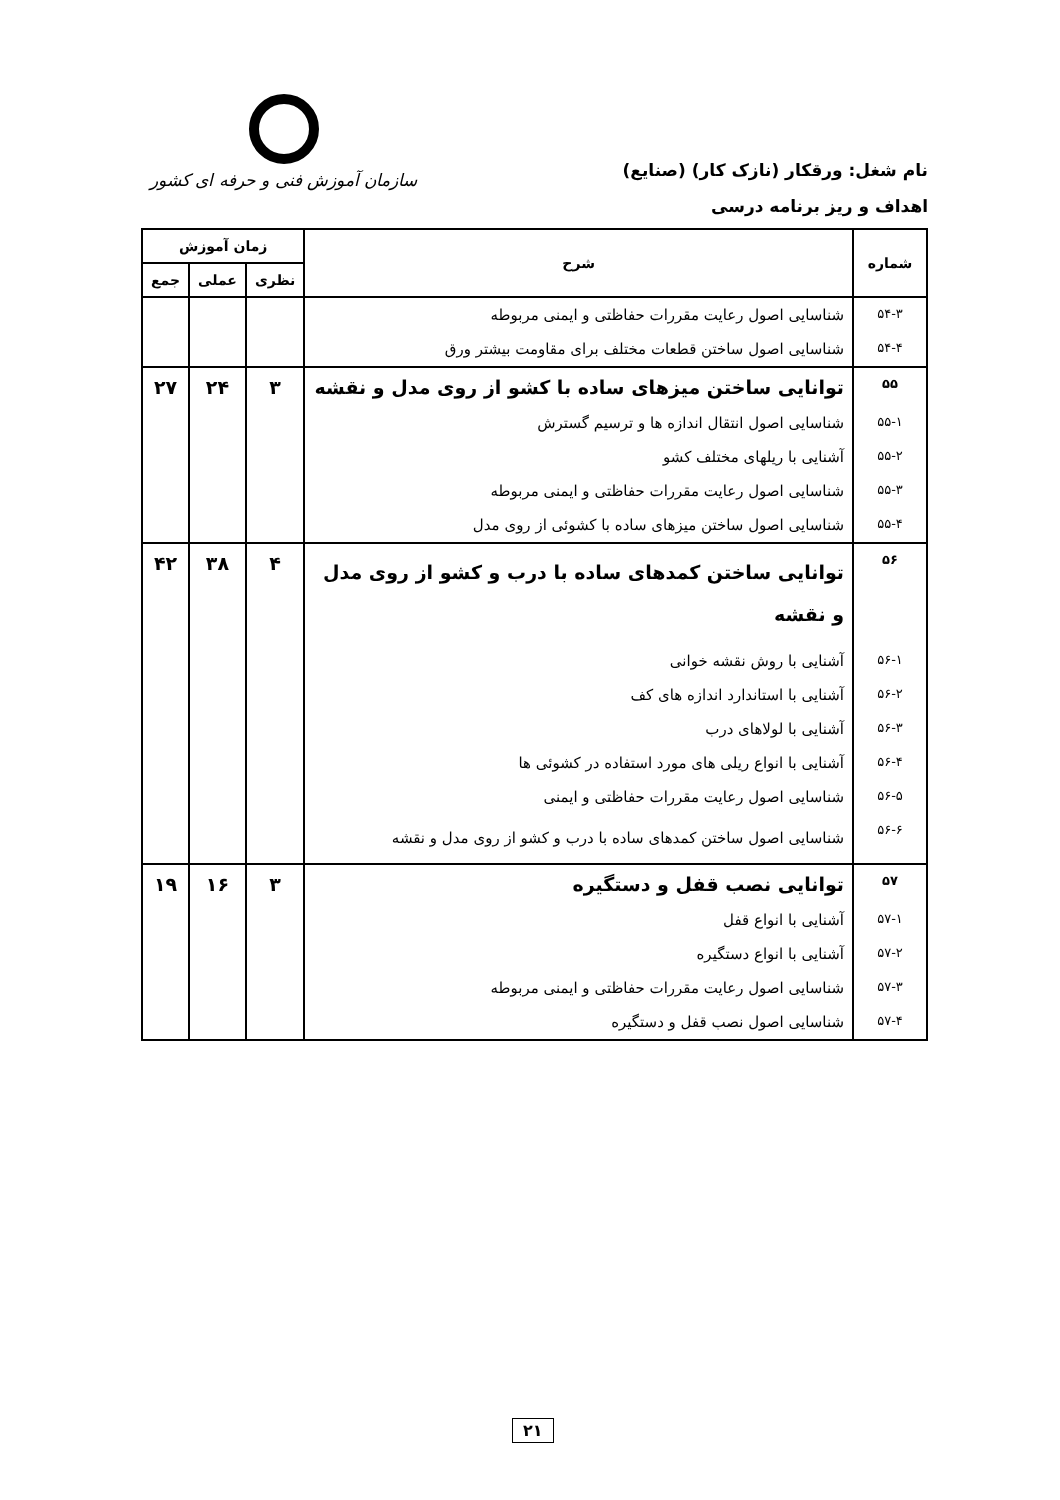نام شغل: ورقکار (نازک کار) (صنایع)
سازمان آموزش فنی و حرفه ای کشور
اهداف و ریز برنامه درسی
| شماره | شرح | زمان آموزش | | |
| --- | --- | --- | --- | --- |
| | | نظری | عملی | جمع |
| ۵۴-۳ | شناسایی اصول رعایت مقررات حفاظتی و ایمنی مربوطه | | | |
| ۵۴-۴ | شناسایی اصول ساختن قطعات مختلف برای مقاومت بیشتر ورق | | | |
| ۵۵ | توانایی ساختن میزهای ساده با کشو از روی مدل و نقشه | ۳ | ۲۴ | ۲۷ |
| ۵۵-۱ | شناسایی اصول انتقال اندازه ها و ترسیم گسترش | | | |
| ۵۵-۲ | آشنایی با ریلهای مختلف کشو | | | |
| ۵۵-۳ | شناسایی اصول رعایت مقررات حفاظتی و ایمنی مربوطه | | | |
| ۵۵-۴ | شناسایی اصول ساختن میزهای ساده با کشوئی از روی مدل | | | |
| ۵۶ | توانایی ساختن کمدهای ساده با درب و کشو از روی مدل و نقشه | ۴ | ۳۸ | ۴۲ |
| ۵۶-۱ | آشنایی با روش نقشه خوانی | | | |
| ۵۶-۲ | آشنایی با استاندارد اندازه های کف | | | |
| ۵۶-۳ | آشنایی با لولاهای درب | | | |
| ۵۶-۴ | آشنایی با انواع ریلی های مورد استفاده در کشوئی ها | | | |
| ۵۶-۵ | شناسایی اصول رعایت مقررات حفاظتی و ایمنی | | | |
| ۵۶-۶ | شناسایی اصول ساختن کمدهای ساده با درب و کشو از روی مدل و نقشه | | | |
| ۵۷ | توانایی نصب قفل و دستگیره | ۳ | ۱۶ | ۱۹ |
| ۵۷-۱ | آشنایی با انواع قفل | | | |
| ۵۷-۲ | آشنایی با انواع دستگیره | | | |
| ۵۷-۳ | شناسایی اصول رعایت مقررات حفاظتی و ایمنی مربوطه | | | |
| ۵۷-۴ | شناسایی اصول نصب قفل و دستگیره | | | |
۲۱